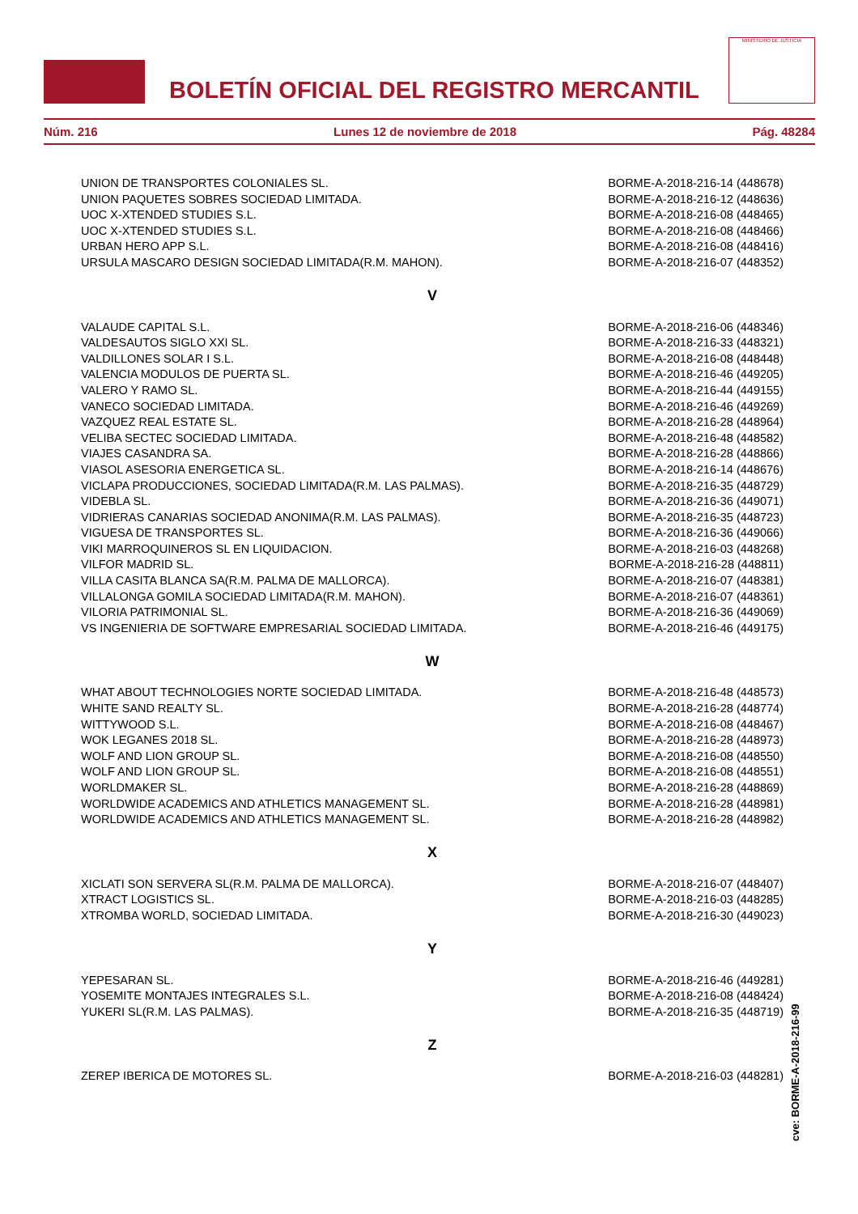BOLETÍN OFICIAL DEL REGISTRO MERCANTIL
MINISTERIO DE JUSTICIA
Núm. 216 Lunes 12 de noviembre de 2018 Pág. 48284
| UNION DE TRANSPORTES COLONIALES SL. | BORME-A-2018-216-14 (448678) |
| UNION PAQUETES SOBRES SOCIEDAD LIMITADA. | BORME-A-2018-216-12 (448636) |
| UOC X-XTENDED STUDIES S.L. | BORME-A-2018-216-08 (448465) |
| UOC X-XTENDED STUDIES S.L. | BORME-A-2018-216-08 (448466) |
| URBAN HERO APP S.L. | BORME-A-2018-216-08 (448416) |
| URSULA MASCARO DESIGN SOCIEDAD LIMITADA(R.M. MAHON). | BORME-A-2018-216-07 (448352) |
| V | |
| VALAUDE CAPITAL S.L. | BORME-A-2018-216-06 (448346) |
| VALDESAUTOS SIGLO XXI SL. | BORME-A-2018-216-33 (448321) |
| VALDILLONES SOLAR I S.L. | BORME-A-2018-216-08 (448448) |
| VALENCIA MODULOS DE PUERTA SL. | BORME-A-2018-216-46 (449205) |
| VALERO Y RAMO SL. | BORME-A-2018-216-44 (449155) |
| VANECO SOCIEDAD LIMITADA. | BORME-A-2018-216-46 (449269) |
| VAZQUEZ REAL ESTATE SL. | BORME-A-2018-216-28 (448964) |
| VELIBA SECTEC SOCIEDAD LIMITADA. | BORME-A-2018-216-48 (448582) |
| VIAJES CASANDRA SA. | BORME-A-2018-216-28 (448866) |
| VIASOL ASESORIA ENERGETICA SL. | BORME-A-2018-216-14 (448676) |
| VICLAPA PRODUCCIONES, SOCIEDAD LIMITADA(R.M. LAS PALMAS). | BORME-A-2018-216-35 (448729) |
| VIDEBLA SL. | BORME-A-2018-216-36 (449071) |
| VIDRIERAS CANARIAS SOCIEDAD ANONIMA(R.M. LAS PALMAS). | BORME-A-2018-216-35 (448723) |
| VIGUESA DE TRANSPORTES SL. | BORME-A-2018-216-36 (449066) |
| VIKI MARROQUINEROS SL EN LIQUIDACION. | BORME-A-2018-216-03 (448268) |
| VILFOR MADRID SL. | BORME-A-2018-216-28 (448811) |
| VILLA CASITA BLANCA SA(R.M. PALMA DE MALLORCA). | BORME-A-2018-216-07 (448381) |
| VILLALONGA GOMILA SOCIEDAD LIMITADA(R.M. MAHON). | BORME-A-2018-216-07 (448361) |
| VILORIA PATRIMONIAL SL. | BORME-A-2018-216-36 (449069) |
| VS INGENIERIA DE SOFTWARE EMPRESARIAL SOCIEDAD LIMITADA. | BORME-A-2018-216-46 (449175) |
| W | |
| WHAT ABOUT TECHNOLOGIES NORTE SOCIEDAD LIMITADA. | BORME-A-2018-216-48 (448573) |
| WHITE SAND REALTY SL. | BORME-A-2018-216-28 (448774) |
| WITTYWOOD S.L. | BORME-A-2018-216-08 (448467) |
| WOK LEGANES 2018 SL. | BORME-A-2018-216-28 (448973) |
| WOLF AND LION GROUP SL. | BORME-A-2018-216-08 (448550) |
| WOLF AND LION GROUP SL. | BORME-A-2018-216-08 (448551) |
| WORLDMAKER SL. | BORME-A-2018-216-28 (448869) |
| WORLDWIDE ACADEMICS AND ATHLETICS MANAGEMENT SL. | BORME-A-2018-216-28 (448981) |
| WORLDWIDE ACADEMICS AND ATHLETICS MANAGEMENT SL. | BORME-A-2018-216-28 (448982) |
| X | |
| XICLATI SON SERVERA SL(R.M. PALMA DE MALLORCA). | BORME-A-2018-216-07 (448407) |
| XTRACT LOGISTICS SL. | BORME-A-2018-216-03 (448285) |
| XTROMBA WORLD, SOCIEDAD LIMITADA. | BORME-A-2018-216-30 (449023) |
| Y | |
| YEPESARAN SL. | BORME-A-2018-216-46 (449281) |
| YOSEMITE MONTAJES INTEGRALES S.L. | BORME-A-2018-216-08 (448424) |
| YUKERI SL(R.M. LAS PALMAS). | BORME-A-2018-216-35 (448719) |
| Z | |
| ZEREP IBERICA DE MOTORES SL. | BORME-A-2018-216-03 (448281) |
cve: BORME-A-2018-216-99